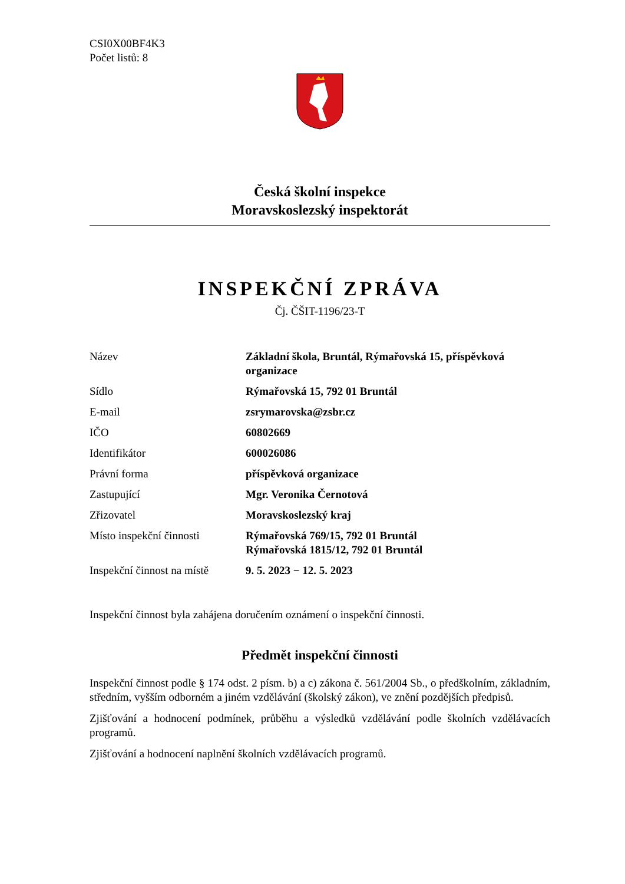CSI0X00BF4K3
Počet listů: 8
Česká školní inspekce
Moravskoslezský inspektorát
INSPEKČNÍ ZPRÁVA
Čj. ČŠIT-1196/23-T
| Název | Základní škola, Bruntál, Rýmařovská 15, příspěvková organizace |
| Sídlo | Rýmařovská 15, 792 01 Bruntál |
| E-mail | zsrymarovska@zsbr.cz |
| IČO | 60802669 |
| Identifikátor | 600026086 |
| Právní forma | příspěvková organizace |
| Zastupující | Mgr. Veronika Černotová |
| Zřizovatel | Moravskoslezský kraj |
| Místo inspekční činnosti | Rýmařovská 769/15, 792 01 Bruntál Rýmařovská 1815/12, 792 01 Bruntál |
| Inspekční činnost na místě | 9. 5. 2023 − 12. 5. 2023 |
Inspekční činnost byla zahájena doručením oznámení o inspekční činnosti.
Předmět inspekční činnosti
Inspekční činnost podle § 174 odst. 2 písm. b) a c) zákona č. 561/2004 Sb., o předškolním, základním, středním, vyšším odborném a jiném vzdělávání (školský zákon), ve znění pozdějších předpisů.
Zjišťování a hodnocení podmínek, průběhu a výsledků vzdělávání podle školních vzdělávacích programů.
Zjišťování a hodnocení naplnění školních vzdělávacích programů.